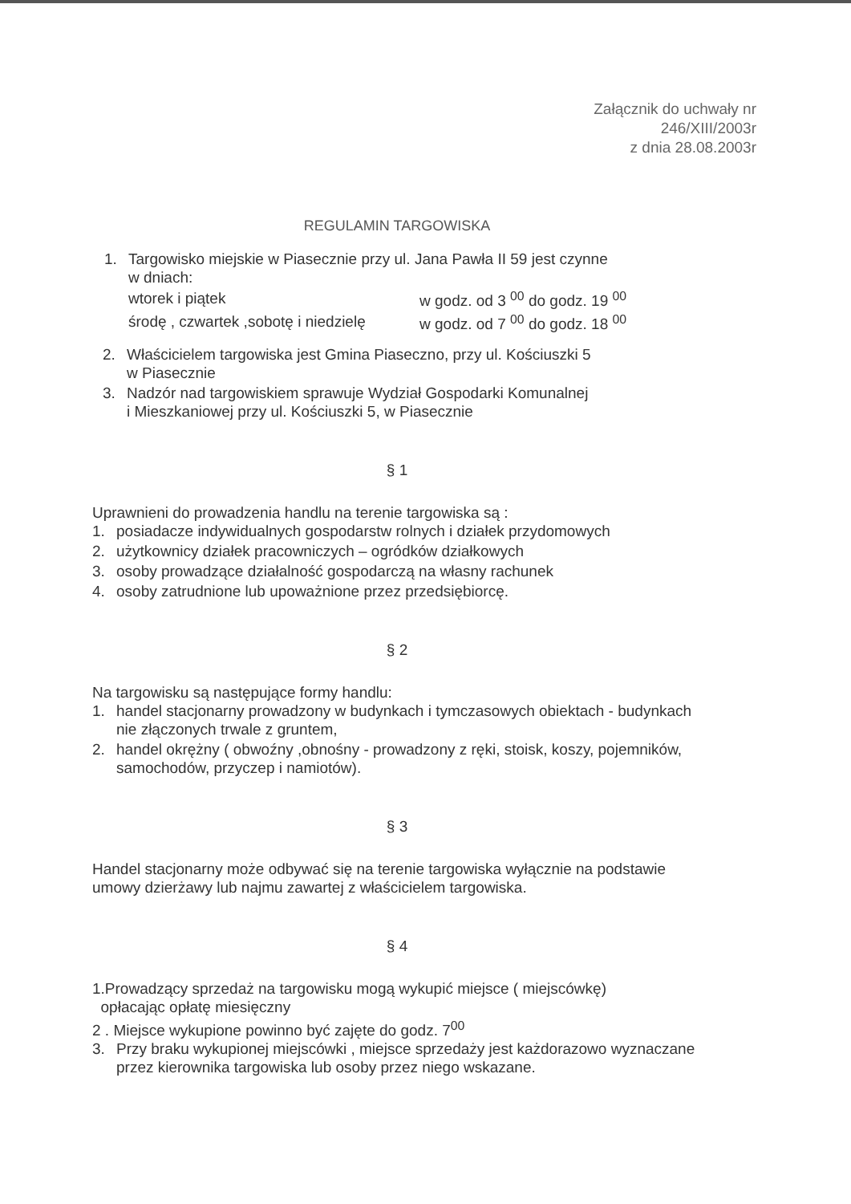Załącznik do uchwały nr
246/XIII/2003r
z dnia 28.08.2003r
REGULAMIN TARGOWISKA
1. Targowisko miejskie w Piasecznie przy ul. Jana Pawła II 59 jest czynne
w dniach:
| wtorek i piątek | w godz. od 3 <sup>00</sup> do godz. 19 <sup>00</sup> |
| środę , czwartek ,sobotę i niedzielę | w godz. od 7 <sup>00</sup> do godz. 18 <sup>00</sup> |
2. Właścicielem targowiska jest Gmina Piaseczno, przy ul. Kościuszki 5
w Piasecznie
3. Nadzór nad targowiskiem sprawuje Wydział Gospodarki Komunalnej
i Mieszkaniowej przy ul. Kościuszki 5, w Piasecznie
§ 1
Uprawnieni do prowadzenia handlu na terenie targowiska są :
1. posiadacze indywidualnych gospodarstw rolnych i działek przydomowych
2. użytkownicy działek pracowniczych – ogródków działkowych
3. osoby prowadzące działalność gospodarczą na własny rachunek
4. osoby zatrudnione lub upoważnione przez przedsiębiorcę.
§ 2
Na targowisku są następujące formy handlu:
1. handel stacjonarny prowadzony w budynkach i tymczasowych obiektach - budynkach nie złączonych trwale z gruntem,
2. handel okrężny ( obwoźny ,obnośny - prowadzony z ręki, stoisk, koszy, pojemników, samochodów, przyczep i namiotów).
§ 3
Handel stacjonarny może odbywać się na terenie targowiska wyłącznie na podstawie umowy dzierżawy lub najmu zawartej z właścicielem targowiska.
§ 4
1.Prowadzący sprzedaż na targowisku mogą wykupić miejsce ( miejscówkę)
opłacając opłatę miesięczny
2 . Miejsce wykupione powinno być zajęte do godz. 7<sup>00</sup>
3. Przy braku wykupionej miejscówki , miejsce sprzedaży jest każdorazowo wyznaczane przez kierownika targowiska lub osoby przez niego wskazane.